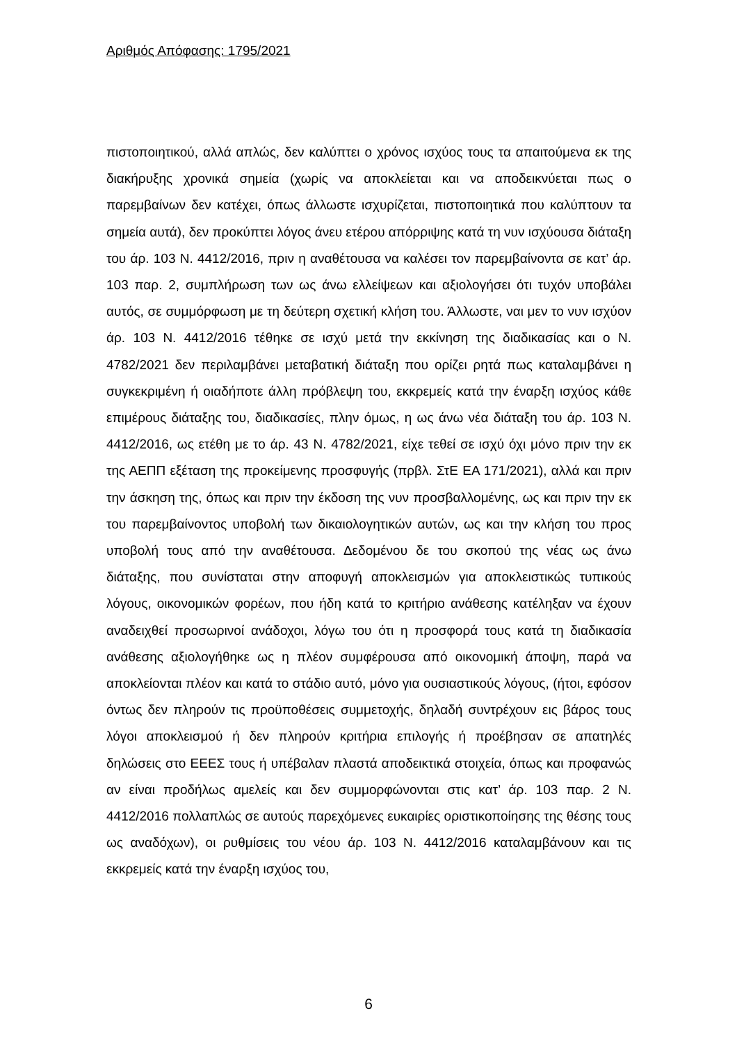Αριθμός Απόφασης: 1795/2021
πιστοποιητικού, αλλά απλώς, δεν καλύπτει ο χρόνος ισχύος τους τα απαιτούμενα εκ της διακήρυξης χρονικά σημεία (χωρίς να αποκλείεται και να αποδεικνύεται πως ο παρεμβαίνων δεν κατέχει, όπως άλλωστε ισχυρίζεται, πιστοποιητικά που καλύπτουν τα σημεία αυτά), δεν προκύπτει λόγος άνευ ετέρου απόρριψης κατά τη νυν ισχύουσα διάταξη του άρ. 103 Ν. 4412/2016, πριν η αναθέτουσα να καλέσει τον παρεμβαίνοντα σε κατ’ άρ. 103 παρ. 2, συμπλήρωση των ως άνω ελλείψεων και αξιολογήσει ότι τυχόν υποβάλει αυτός, σε συμμόρφωση με τη δεύτερη σχετική κλήση του. Άλλωστε, ναι μεν το νυν ισχύον άρ. 103 Ν. 4412/2016 τέθηκε σε ισχύ μετά την εκκίνηση της διαδικασίας και ο Ν. 4782/2021 δεν περιλαμβάνει μεταβατική διάταξη που ορίζει ρητά πως καταλαμβάνει η συγκεκριμένη ή οιαδήποτε άλλη πρόβλεψη του, εκκρεμείς κατά την έναρξη ισχύος κάθε επιμέρους διάταξης του, διαδικασίες, πλην όμως, η ως άνω νέα διάταξη του άρ. 103 Ν. 4412/2016, ως ετέθη με το άρ. 43 Ν. 4782/2021, είχε τεθεί σε ισχύ όχι μόνο πριν την εκ της ΑΕΠΠ εξέταση της προκείμενης προσφυγής (πρβλ. ΣτΕ ΕΑ 171/2021), αλλά και πριν την άσκηση της, όπως και πριν την έκδοση της νυν προσβαλλομένης, ως και πριν την εκ του παρεμβαίνοντος υποβολή των δικαιολογητικών αυτών, ως και την κλήση του προς υποβολή τους από την αναθέτουσα. Δεδομένου δε του σκοπού της νέας ως άνω διάταξης, που συνίσταται στην αποφυγή αποκλεισμών για αποκλειστικώς τυπικούς λόγους, οικονομικών φορέων, που ήδη κατά το κριτήριο ανάθεσης κατέληξαν να έχουν αναδειχθεί προσωρινοί ανάδοχοι, λόγω του ότι η προσφορά τους κατά τη διαδικασία ανάθεσης αξιολογήθηκε ως η πλέον συμφέρουσα από οικονομική άποψη, παρά να αποκλείονται πλέον και κατά το στάδιο αυτό, μόνο για ουσιαστικούς λόγους, (ήτοι, εφόσον όντως δεν πληρούν τις προϋποθέσεις συμμετοχής, δηλαδή συντρέχουν εις βάρος τους λόγοι αποκλεισμού ή δεν πληρούν κριτήρια επιλογής ή προέβησαν σε απατηλές δηλώσεις στο ΕΕΕΣ τους ή υπέβαλαν πλαστά αποδεικτικά στοιχεία, όπως και προφανώς αν είναι προδήλως αμελείς και δεν συμμορφώνονται στις κατ’ άρ. 103 παρ. 2 Ν. 4412/2016 πολλαπλώς σε αυτούς παρεχόμενες ευκαιρίες οριστικοποίησης της θέσης τους ως αναδόχων), οι ρυθμίσεις του νέου άρ. 103 Ν. 4412/2016 καταλαμβάνουν και τις εκκρεμείς κατά την έναρξη ισχύος του,
6